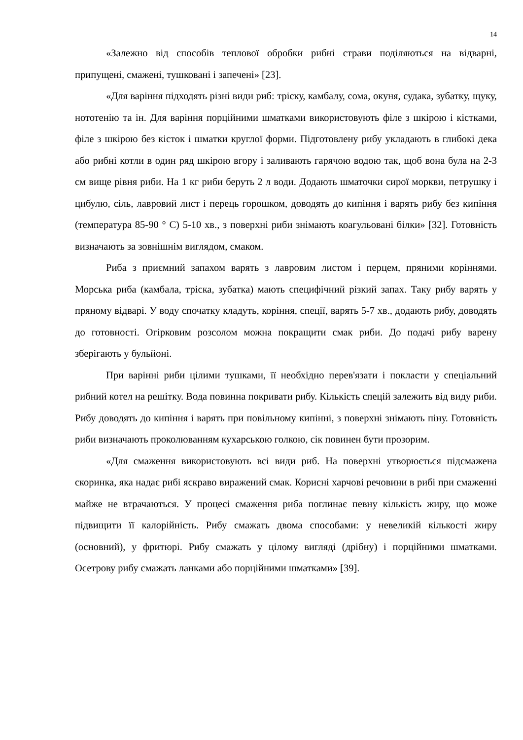14
«Залежно від способів теплової обробки рибні страви поділяються на відварні, припущені, смажені, тушковані і запечені» [23].
«Для варіння підходять різні види риб: тріску, камбалу, сома, окуня, судака, зубатку, щуку, нототенію та ін. Для варіння порційними шматками використовують філе з шкірою і кістками, філе з шкірою без кісток і шматки круглої форми. Підготовлену рибу укладають в глибокі дека або рибні котли в один ряд шкірою вгору і заливають гарячою водою так, щоб вона була на 2-3 см вище рівня риби. На 1 кг риби беруть 2 л води. Додають шматочки сирої моркви, петрушку і цибулю, сіль, лавровий лист і перець горошком, доводять до кипіння і варять рибу без кипіння (температура 85-90 ° C) 5-10 хв., з поверхні риби знімають коагульовані білки» [32]. Готовність визначають за зовнішнім виглядом, смаком.
Риба з приємний запахом варять з лавровим листом і перцем, пряними коріннями. Морська риба (камбала, тріска, зубатка) мають специфічний різкий запах. Таку рибу варять у пряному відварі. У воду спочатку кладуть, коріння, спеції, варять 5-7 хв., додають рибу, доводять до готовності. Огірковим розсолом можна покращити смак риби. До подачі рибу варену зберігають у бульйоні.
При варінні риби цілими тушками, її необхідно перев'язати і покласти у спеціальний рибний котел на решітку. Вода повинна покривати рибу. Кількість спецій залежить від виду риби. Рибу доводять до кипіння і варять при повільному кипінні, з поверхні знімають піну. Готовність риби визначають проколюванням кухарською голкою, сік повинен бути прозорим.
«Для смаження використовують всі види риб. На поверхні утворюється підсмажена скоринка, яка надає рибі яскраво виражений смак. Корисні харчові речовини в рибі при смаженні майже не втрачаються. У процесі смаження риба поглинає певну кількість жиру, що може підвищити її калорійність. Рибу смажать двома способами: у невеликій кількості жиру (основний), у фритюрі. Рибу смажать у цілому вигляді (дрібну) і порційними шматками. Осетрову рибу смажать ланками або порційними шматками» [39].